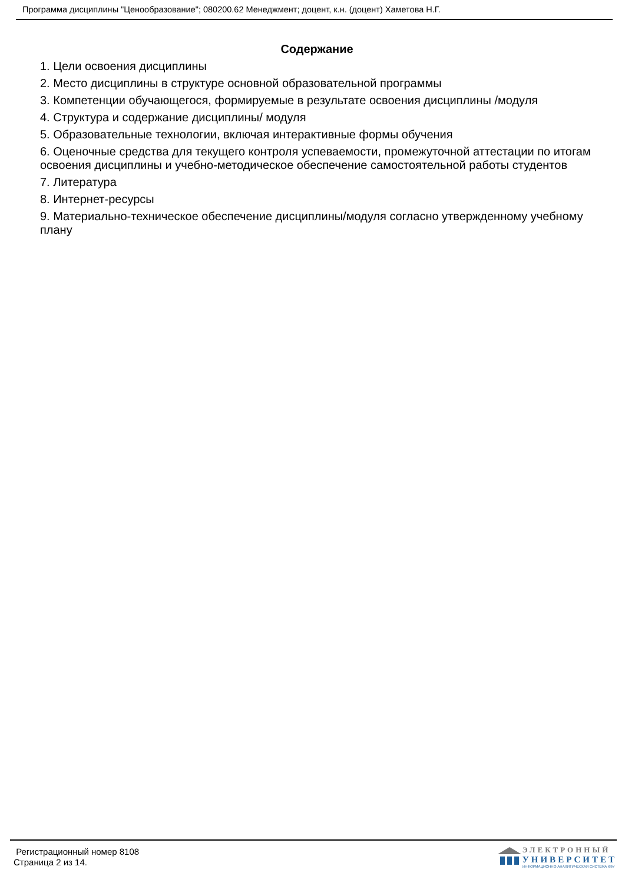Программа дисциплины "Ценообразование"; 080200.62 Менеджмент; доцент, к.н. (доцент) Хаметова Н.Г.
Содержание
1. Цели освоения дисциплины
2. Место дисциплины в структуре основной образовательной программы
3. Компетенции обучающегося, формируемые в результате освоения дисциплины /модуля
4. Структура и содержание дисциплины/ модуля
5. Образовательные технологии, включая интерактивные формы обучения
6. Оценочные средства для текущего контроля успеваемости, промежуточной аттестации по итогам освоения дисциплины и учебно-методическое обеспечение самостоятельной работы студентов
7. Литература
8. Интернет-ресурсы
9. Материально-техническое обеспечение дисциплины/модуля согласно утвержденному учебному плану
Регистрационный номер 8108
Страница 2 из 14.
ЭЛЕКТРОННЫЙ
УНИВЕРСИТЕТ
ИНФОРМАЦИОННО-АНАЛИТИЧЕСКАЯ СИСТЕМА КФУ